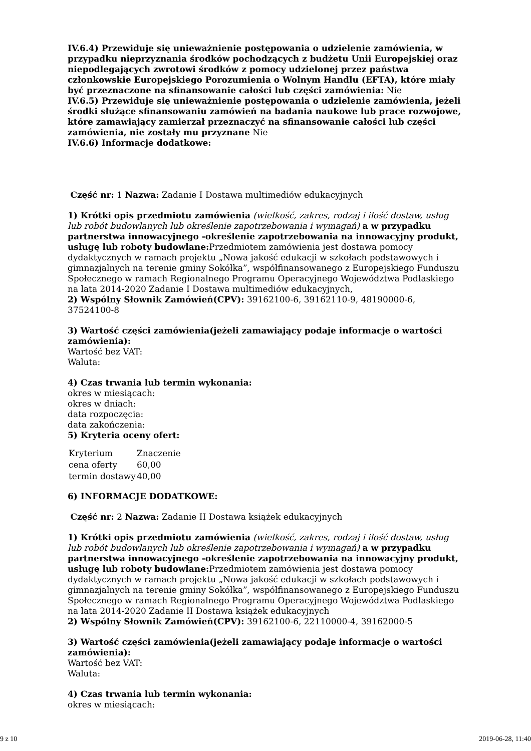IV.6.4) Przewiduje się unieważnienie postępowania o udzielenie zamówienia, w przypadku nieprzyznania środków pochodzących z budżetu Unii Europejskiej oraz niepodlegających zwrotowi środków z pomocy udzielonej przez państwa członkowskie Europejskiego Porozumienia o Wolnym Handlu (EFTA), które miały być przeznaczone na sfinansowanie całości lub części zamówienia: Nie
IV.6.5) Przewiduje się unieważnienie postępowania o udzielenie zamówienia, jeżeli środki służące sfinansowaniu zamówień na badania naukowe lub prace rozwojowe, które zamawiający zamierzał przeznaczyć na sfinansowanie całości lub części zamówienia, nie zostały mu przyznane Nie
IV.6.6) Informacje dodatkowe:
Część nr: 1 Nazwa: Zadanie I Dostawa multimediów edukacyjnych
1) Krótki opis przedmiotu zamówienia (wielkość, zakres, rodzaj i ilość dostaw, usług lub robót budowlanych lub określenie zapotrzebowania i wymagań) a w przypadku partnerstwa innowacyjnego -określenie zapotrzebowania na innowacyjny produkt, usługę lub roboty budowlane: Przedmiotem zamówienia jest dostawa pomocy dydaktycznych w ramach projektu „Nowa jakość edukacji w szkołach podstawowych i gimnazjalnych na terenie gminy Sokółka”, współfinansowanego z Europejskiego Funduszu Społecznego w ramach Regionalnego Programu Operacyjnego Województwa Podlaskiego na lata 2014-2020 Zadanie I Dostawa multimediów edukacyjnych,
2) Wspólny Słownik Zamówień(CPV): 39162100-6, 39162110-9, 48190000-6, 37524100-8
3) Wartość części zamówienia(jeżeli zamawiający podaje informacje o wartości zamówienia):
Wartość bez VAT:
Waluta:
4) Czas trwania lub termin wykonania:
okres w miesiącach:
okres w dniach:
data rozpoczęcia:
data zakończenia:
5) Kryteria oceny ofert:
| Kryterium | Znaczenie |
| cena oferty | 60,00 |
| termin dostawy | 40,00 |
6) INFORMACJE DODATKOWE:
Część nr: 2 Nazwa: Zadanie II Dostawa książek edukacyjnych
1) Krótki opis przedmiotu zamówienia (wielkość, zakres, rodzaj i ilość dostaw, usług lub robót budowlanych lub określenie zapotrzebowania i wymagań) a w przypadku partnerstwa innowacyjnego -określenie zapotrzebowania na innowacyjny produkt, usługę lub roboty budowlane: Przedmiotem zamówienia jest dostawa pomocy dydaktycznych w ramach projektu „Nowa jakość edukacji w szkołach podstawowych i gimnazjalnych na terenie gminy Sokółka”, współfinansowanego z Europejskiego Funduszu Społecznego w ramach Regionalnego Programu Operacyjnego Województwa Podlaskiego na lata 2014-2020 Zadanie II Dostawa książek edukacyjnych
2) Wspólny Słownik Zamówień(CPV): 39162100-6, 22110000-4, 39162000-5
3) Wartość części zamówienia(jeżeli zamawiający podaje informacje o wartości zamówienia):
Wartość bez VAT:
Waluta:
4) Czas trwania lub termin wykonania:
okres w miesiącach:
9 z 10 2019-06-28, 11:40